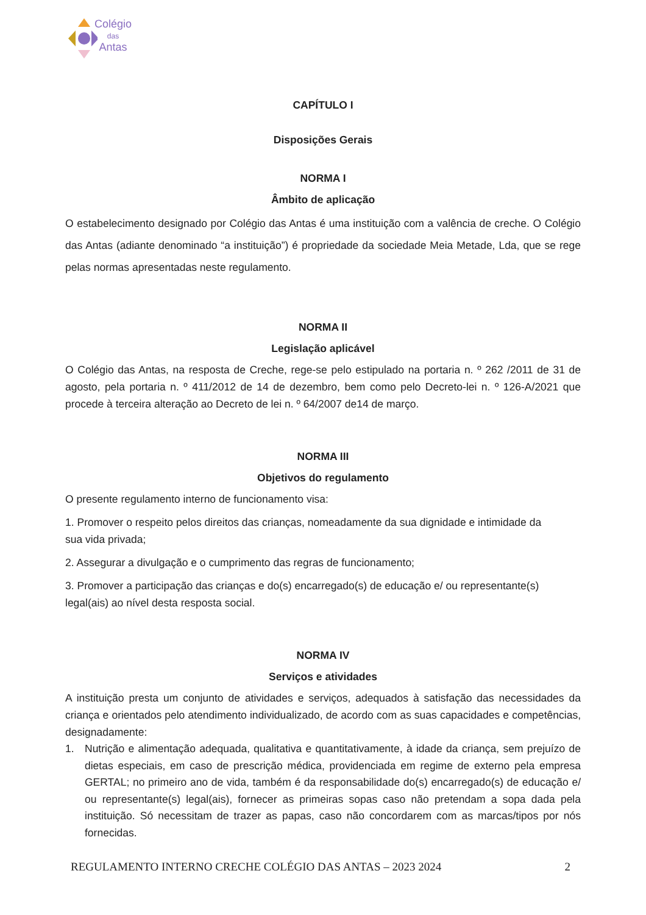Colégio
das
Antas
CAPÍTULO I
Disposições Gerais
NORMA I
Âmbito de aplicação
O estabelecimento designado por Colégio das Antas é uma instituição com a valência de creche. O Colégio das Antas (adiante denominado “a instituição”) é propriedade da sociedade Meia Metade, Lda, que se rege pelas normas apresentadas neste regulamento.
NORMA II
Legislação aplicável
O Colégio das Antas, na resposta de Creche, rege-se pelo estipulado na portaria n. º 262 /2011 de 31 de agosto, pela portaria n. º 411/2012 de 14 de dezembro, bem como pelo Decreto-lei n. º 126-A/2021 que procede à terceira alteração ao Decreto de lei n. º 64/2007 de14 de março.
NORMA III
Objetivos do regulamento
O presente regulamento interno de funcionamento visa:
1. Promover o respeito pelos direitos das crianças, nomeadamente da sua dignidade e intimidade da sua vida privada;
2. Assegurar a divulgação e o cumprimento das regras de funcionamento;
3. Promover a participação das crianças e do(s) encarregado(s) de educação e/ ou representante(s) legal(ais) ao nível desta resposta social.
NORMA IV
Serviços e atividades
A instituição presta um conjunto de atividades e serviços, adequados à satisfação das necessidades da criança e orientados pelo atendimento individualizado, de acordo com as suas capacidades e competências, designadamente:
1. Nutrição e alimentação adequada, qualitativa e quantitativamente, à idade da criança, sem prejuízo de dietas especiais, em caso de prescrição médica, providenciada em regime de externo pela empresa GERTAL; no primeiro ano de vida, também é da responsabilidade do(s) encarregado(s) de educação e/ ou representante(s) legal(ais), fornecer as primeiras sopas caso não pretendam a sopa dada pela instituição. Só necessitam de trazer as papas, caso não concordarem com as marcas/tipos por nós fornecidas.
REGULAMENTO INTERNO CRECHE COLÉGIO DAS ANTAS – 2023 2024 2